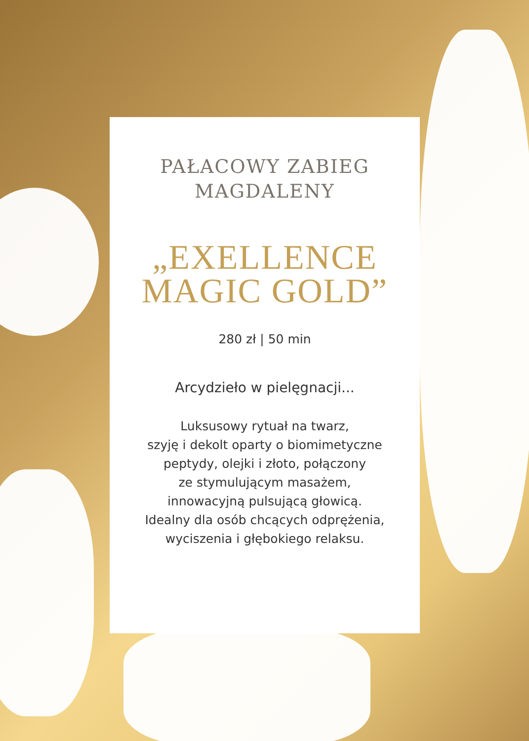PAŁACOWY ZABIEG
MAGDALENY
„EXELLENCE
MAGIC GOLD”
280 zł | 50 min
Arcydzieło w pielęgnacji...
Luksusowy rytuał na twarz,
szyję i dekolt oparty o biomimetyczne
peptydy, olejki i złoto, połączony
ze stymulującym masażem,
innowacyjną pulsującą głowicą.
Idealny dla osób chcących odprężenia,
wyciszenia i głębokiego relaksu.